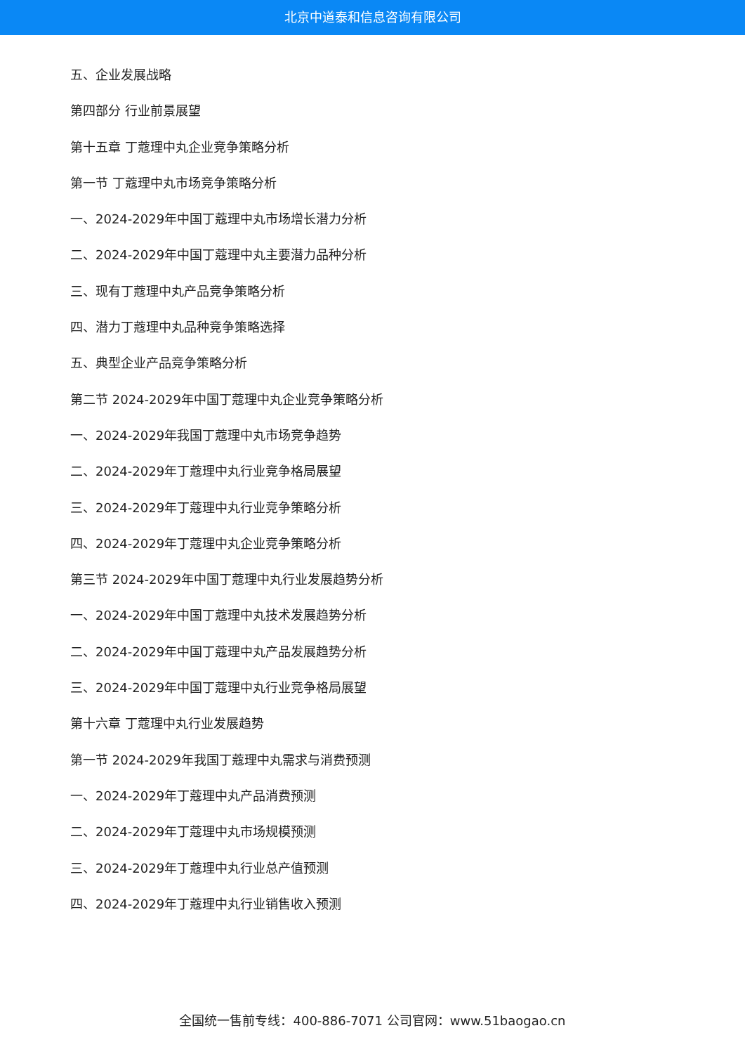北京中道泰和信息咨询有限公司
五、企业发展战略
第四部分 行业前景展望
第十五章 丁蔻理中丸企业竞争策略分析
第一节 丁蔻理中丸市场竞争策略分析
一、2024-2029年中国丁蔻理中丸市场增长潜力分析
二、2024-2029年中国丁蔻理中丸主要潜力品种分析
三、现有丁蔻理中丸产品竞争策略分析
四、潜力丁蔻理中丸品种竞争策略选择
五、典型企业产品竞争策略分析
第二节 2024-2029年中国丁蔻理中丸企业竞争策略分析
一、2024-2029年我国丁蔻理中丸市场竞争趋势
二、2024-2029年丁蔻理中丸行业竞争格局展望
三、2024-2029年丁蔻理中丸行业竞争策略分析
四、2024-2029年丁蔻理中丸企业竞争策略分析
第三节 2024-2029年中国丁蔻理中丸行业发展趋势分析
一、2024-2029年中国丁蔻理中丸技术发展趋势分析
二、2024-2029年中国丁蔻理中丸产品发展趋势分析
三、2024-2029年中国丁蔻理中丸行业竞争格局展望
第十六章 丁蔻理中丸行业发展趋势
第一节 2024-2029年我国丁蔻理中丸需求与消费预测
一、2024-2029年丁蔻理中丸产品消费预测
二、2024-2029年丁蔻理中丸市场规模预测
三、2024-2029年丁蔻理中丸行业总产值预测
四、2024-2029年丁蔻理中丸行业销售收入预测
全国统一售前专线：400-886-7071 公司官网：www.51baogao.cn